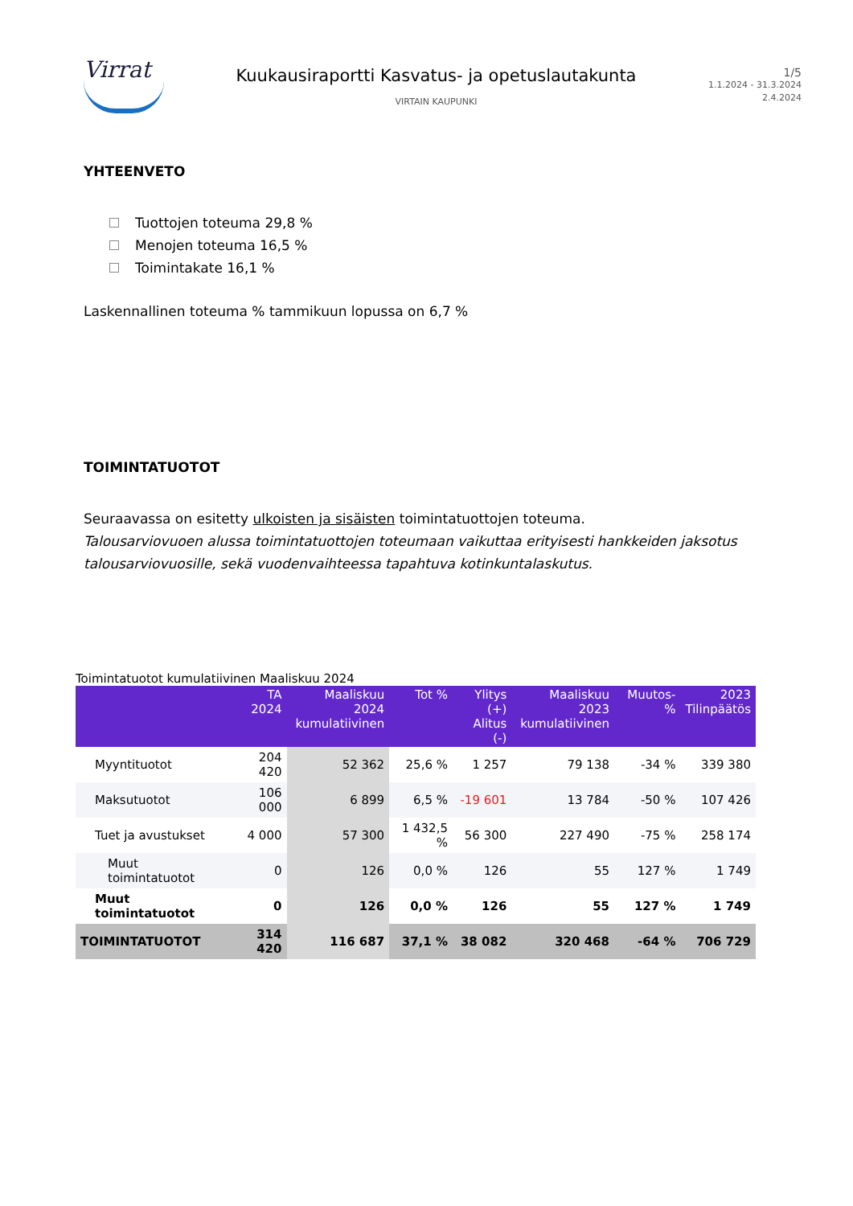Virrat
Kuukausiraportti Kasvatus- ja opetuslautakunta
VIRTAIN KAUPUNKI
1/5
1.1.2024 - 31.3.2024
2.4.2024
YHTEENVETO
Tuottojen toteuma 29,8 %
Menojen toteuma 16,5 %
Toimintakate 16,1 %
Laskennallinen toteuma % tammikuun lopussa on 6,7 %
TOIMINTATUOTOT
Seuraavassa on esitetty ulkoisten ja sisäisten toimintatuottojen toteuma.
Talousarviovuoen alussa toimintatuottojen toteumaan vaikuttaa erityisesti hankkeiden jaksotus talousarviovuosille, sekä vuodenvaihteessa tapahtuva kotinkuntalaskutus.
Toimintatuotot kumulatiivinen Maaliskuu 2024
| | TA 2024 | Maaliskuu 2024 kumulatiivinen | Tot % | Ylitys (+) Alitus (-) | Maaliskuu 2023 kumulatiivinen | Muutos-% | 2023 Tilinpäätös |
| --- | --- | --- | --- | --- | --- | --- | --- |
| Myyntituotot | 204 420 | 52 362 | 25,6 % | 1 257 | 79 138 | -34 % | 339 380 |
| Maksutuotot | 106 000 | 6 899 | 6,5 % | -19 601 | 13 784 | -50 % | 107 426 |
| Tuet ja avustukset | 4 000 | 57 300 | 1 432,5 % | 56 300 | 227 490 | -75 % | 258 174 |
| Muut toimintatuotot | 0 | 126 | 0,0 % | 126 | 55 | 127 % | 1 749 |
| Muut toimintatuotot | 0 | 126 | 0,0 % | 126 | 55 | 127 % | 1 749 |
| TOIMINTATUOTOT | 314 420 | 116 687 | 37,1 % | 38 082 | 320 468 | -64 % | 706 729 |